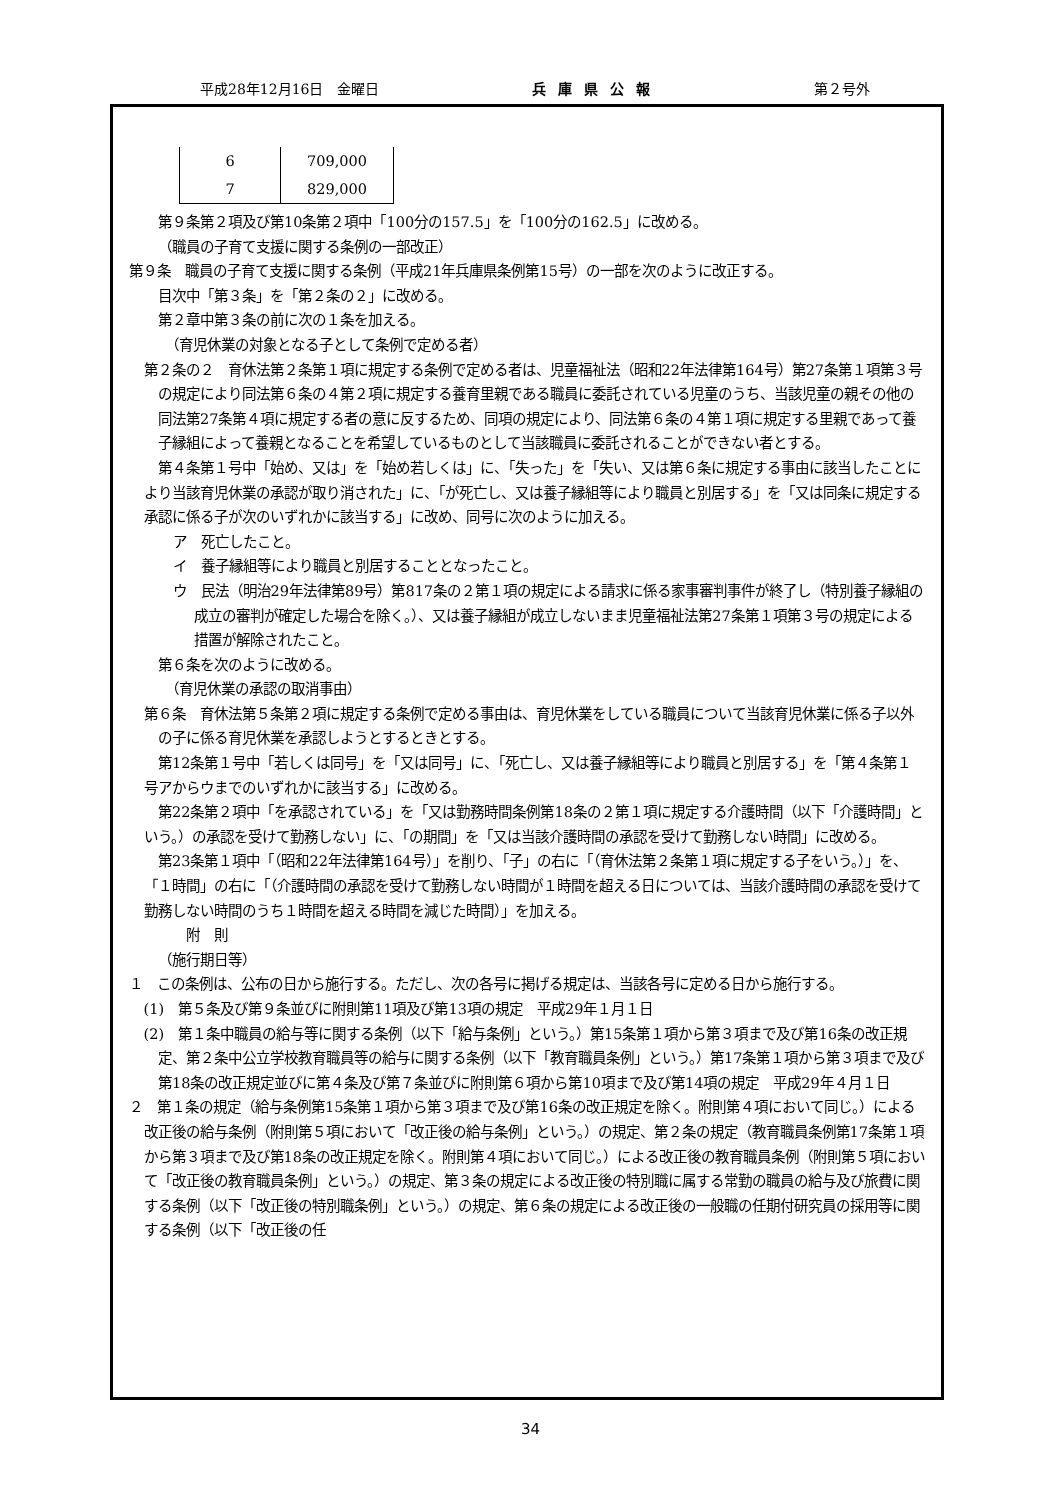平成28年12月16日　金曜日 兵庫県公報 第２号外
| 6 | 709,000 |
| 7 | 829,000 |
第９条第２項及び第10条第２項中「100分の157.5」を「100分の162.5」に改める。
（職員の子育て支援に関する条例の一部改正）
第９条　職員の子育て支援に関する条例（平成21年兵庫県条例第15号）の一部を次のように改正する。
目次中「第３条」を「第２条の２」に改める。
第２章中第３条の前に次の１条を加える。
　（育児休業の対象となる子として条例で定める者）
第２条の２　育休法第２条第１項に規定する条例で定める者は、児童福祉法（昭和22年法律第164号）第27条第１項第３号の規定により同法第６条の４第２項に規定する養育里親である職員に委託されている児童のうち、当該児童の親その他の同法第27条第４項に規定する者の意に反するため、同項の規定により、同法第６条の４第１項に規定する里親であって養子縁組によって養親となることを希望しているものとして当該職員に委託されることができない者とする。
第４条第１号中「始め、又は」を「始め若しくは」に、「失った」を「失い、又は第６条に規定する事由に該当したことにより当該育児休業の承認が取り消された」に、「が死亡し、又は養子縁組等により職員と別居する」を「又は同条に規定する承認に係る子が次のいずれかに該当する」に改め、同号に次のように加える。
ア　死亡したこと。
イ　養子縁組等により職員と別居することとなったこと。
ウ　民法（明治29年法律第89号）第817条の２第１項の規定による請求に係る家事審判事件が終了し（特別養子縁組の成立の審判が確定した場合を除く。）、又は養子縁組が成立しないまま児童福祉法第27条第１項第３号の規定による措置が解除されたこと。
第６条を次のように改める。
　（育児休業の承認の取消事由）
第６条　育休法第５条第２項に規定する条例で定める事由は、育児休業をしている職員について当該育児休業に係る子以外の子に係る育児休業を承認しようとするときとする。
第12条第１号中「若しくは同号」を「又は同号」に、「死亡し、又は養子縁組等により職員と別居する」を「第４条第１号アからウまでのいずれかに該当する」に改める。
第22条第２項中「を承認されている」を「又は勤務時間条例第18条の２第１項に規定する介護時間（以下「介護時間」という。）の承認を受けて勤務しない」に、「の期間」を「又は当該介護時間の承認を受けて勤務しない時間」に改める。
第23条第１項中「（昭和22年法律第164号）」を削り、「子」の右に「（育休法第２条第１項に規定する子をいう。）」を、「１時間」の右に「（介護時間の承認を受けて勤務しない時間が１時間を超える日については、当該介護時間の承認を受けて勤務しない時間のうち１時間を超える時間を減じた時間）」を加える。
　　附　則
（施行期日等）
１　この条例は、公布の日から施行する。ただし、次の各号に掲げる規定は、当該各号に定める日から施行する。
(1)　第５条及び第９条並びに附則第11項及び第13項の規定　平成29年１月１日
(2)　第１条中職員の給与等に関する条例（以下「給与条例」という。）第15条第１項から第３項まで及び第16条の改正規定、第２条中公立学校教育職員等の給与に関する条例（以下「教育職員条例」という。）第17条第１項から第３項まで及び第18条の改正規定並びに第４条及び第７条並びに附則第６項から第10項まで及び第14項の規定　平成29年４月１日
２　第１条の規定（給与条例第15条第１項から第３項まで及び第16条の改正規定を除く。附則第４項において同じ。）による改正後の給与条例（附則第５項において「改正後の給与条例」という。）の規定、第２条の規定（教育職員条例第17条第１項から第３項まで及び第18条の改正規定を除く。附則第４項において同じ。）による改正後の教育職員条例（附則第５項において「改正後の教育職員条例」という。）の規定、第３条の規定による改正後の特別職に属する常勤の職員の給与及び旅費に関する条例（以下「改正後の特別職条例」という。）の規定、第６条の規定による改正後の一般職の任期付研究員の採用等に関する条例（以下「改正後の任
34